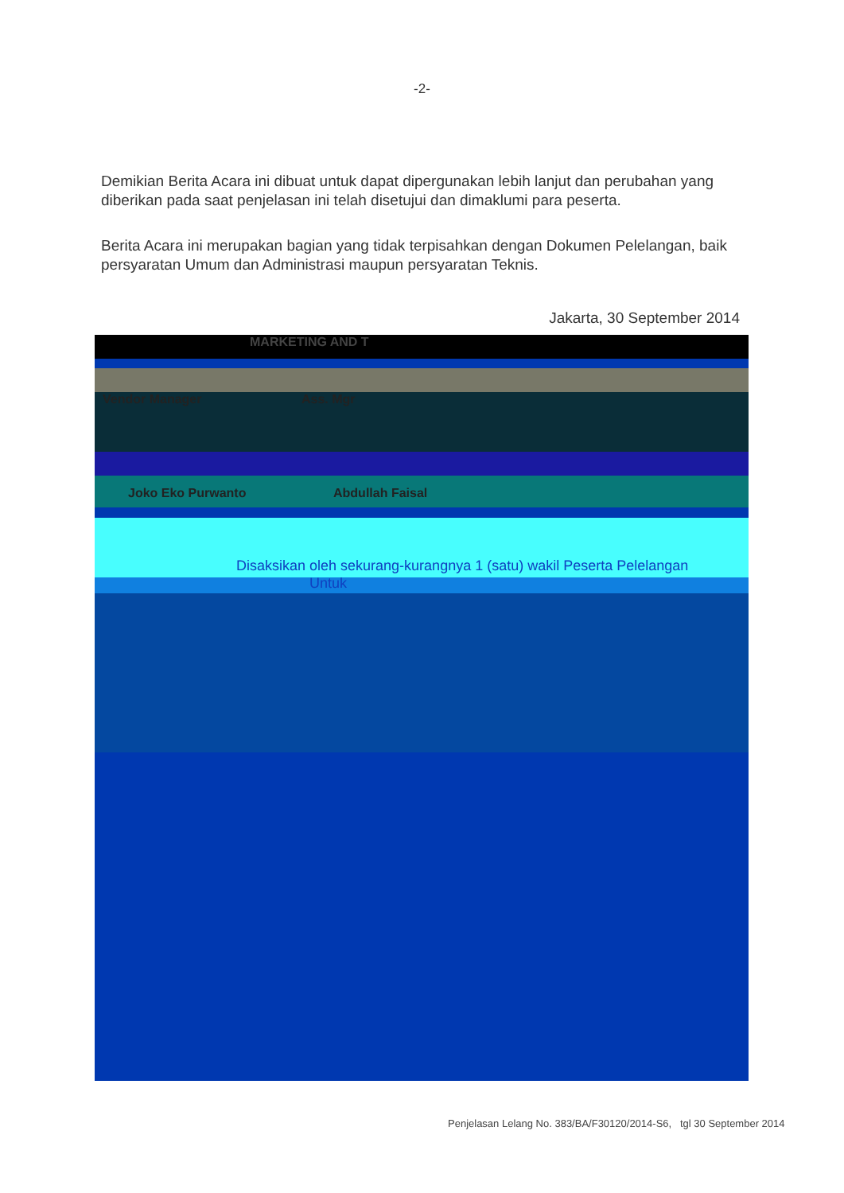-2-
Demikian Berita Acara ini dibuat untuk dapat dipergunakan lebih lanjut dan perubahan yang diberikan pada saat penjelasan ini telah disetujui dan dimaklumi para peserta.
Berita Acara ini merupakan bagian yang tidak terpisahkan dengan Dokumen Pelelangan, baik persyaratan Umum dan Administrasi maupun persyaratan Teknis.
Jakarta, 30 September 2014
MARKETING AND T
Vendor Manager Ass. Mgr
Joko Eko Purwanto Abdullah Faisal
Disaksikan oleh sekurang-kurangnya 1 (satu) wakil Peserta Pelelangan
Untuk
Penjelasan Lelang No. 383/BA/F30120/2014-S6, tgl 30 September 2014